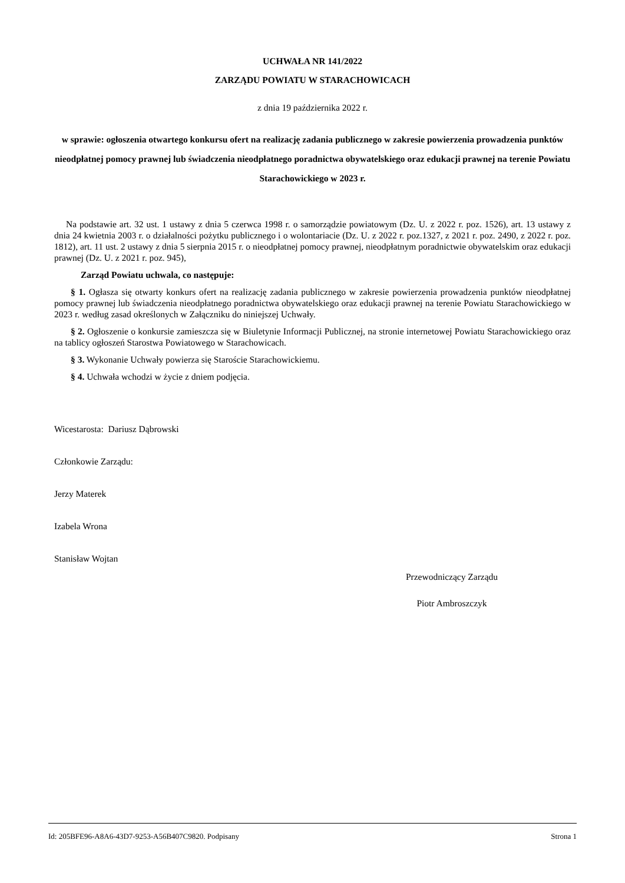UCHWAŁA NR 141/2022
ZARZĄDU POWIATU W STARACHOWICACH
z dnia 19 października 2022 r.
w sprawie: ogłoszenia otwartego konkursu ofert na realizację zadania publicznego w zakresie powierzenia prowadzenia punktów nieodpłatnej pomocy prawnej lub świadczenia nieodpłatnego poradnictwa obywatelskiego oraz edukacji prawnej na terenie Powiatu Starachowickiego w 2023 r.
Na podstawie art. 32 ust. 1 ustawy z dnia 5 czerwca 1998 r. o samorządzie powiatowym (Dz. U. z 2022 r. poz. 1526), art. 13 ustawy z dnia 24 kwietnia 2003 r. o działalności pożytku publicznego i o wolontariacie (Dz. U. z 2022 r. poz.1327, z 2021 r. poz. 2490, z 2022 r. poz. 1812), art. 11 ust. 2 ustawy z dnia 5 sierpnia 2015 r. o nieodpłatnej pomocy prawnej, nieodpłatnym poradnictwie obywatelskim oraz edukacji prawnej (Dz. U. z 2021 r. poz. 945),
Zarząd Powiatu uchwala, co następuje:
§ 1. Ogłasza się otwarty konkurs ofert na realizację zadania publicznego w zakresie powierzenia prowadzenia punktów nieodpłatnej pomocy prawnej lub świadczenia nieodpłatnego poradnictwa obywatelskiego oraz edukacji prawnej na terenie Powiatu Starachowickiego w 2023 r. według zasad określonych w Załączniku do niniejszej Uchwały.
§ 2. Ogłoszenie o konkursie zamieszcza się w Biuletynie Informacji Publicznej, na stronie internetowej Powiatu Starachowickiego oraz na tablicy ogłoszeń Starostwa Powiatowego w Starachowicach.
§ 3. Wykonanie Uchwały powierza się Staroście Starachowickiemu.
§ 4. Uchwała wchodzi w życie z dniem podjęcia.
Wicestarosta: Dariusz Dąbrowski
Członkowie Zarządu:
Jerzy Materek
Izabela Wrona
Stanisław Wojtan
Przewodniczący Zarządu
Piotr Ambroszczyk
Id: 205BFE96-A8A6-43D7-9253-A56B407C9820. Podpisany Strona 1